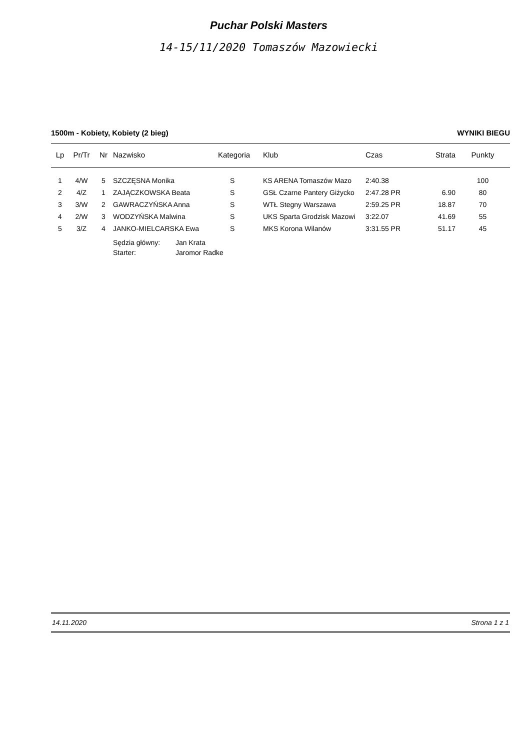Puchar Polski Masters
14-15/11/2020 Tomaszów Mazowiecki
1500m - Kobiety, Kobiety (2 bieg) WYNIKI BIEGU
| Lp | Pr/Tr | Nr | Nazwisko | Kategoria | Klub | Czas | Strata | Punkty |
| --- | --- | --- | --- | --- | --- | --- | --- | --- |
| 1 | 4/W | 5 | SZCZĘSNA Monika | S | KS ARENA Tomaszów Mazo | 2:40.38 | | 100 |
| 2 | 4/Z | 1 | ZAJĄCZKOWSKA Beata | S | GSŁ Czarne Pantery Giżycko | 2:47.28 PR | 6.90 | 80 |
| 3 | 3/W | 2 | GAWRACZYŃSKA Anna | S | WTŁ Stegny Warszawa | 2:59.25 PR | 18.87 | 70 |
| 4 | 2/W | 3 | WODZYŃSKA Malwina | S | UKS Sparta Grodzisk Mazowi | 3:22.07 | 41.69 | 55 |
| 5 | 3/Z | 4 | JANKO-MIELCARSKA Ewa | S | MKS Korona Wilanów | 3:31.55 PR | 51.17 | 45 |
Sędzia główny: Jan Krata
Starter: Jaromor Radke
14.11.2020 Strona 1 z 1